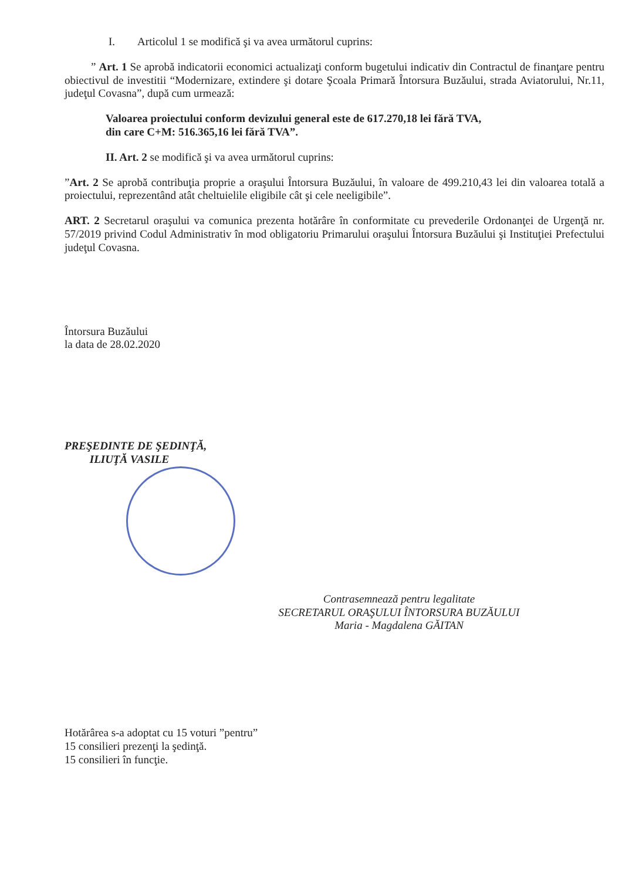I. Articolul 1 se modifică şi va avea următorul cuprins:
” Art. 1 Se aprobă indicatorii economici actualizaţi conform bugetului indicativ din Contractul de finanţare pentru obiectivul de investitii “Modernizare, extindere şi dotare Şcoala Primară Întorsura Buzăului, strada Aviatorului, Nr.11, judeţul Covasna”, după cum urmează:
Valoarea proiectului conform devizului general este de 617.270,18 lei fără TVA,
din care C+M: 516.365,16 lei fără TVA”.
II. Art. 2 se modifică şi va avea următorul cuprins:
”Art. 2 Se aprobă contribuţia proprie a oraşului Întorsura Buzăului, în valoare de 499.210,43 lei din valoarea totală a proiectului, reprezentând atât cheltuielile eligibile cât şi cele neeligibile”.
ART. 2 Secretarul oraşului va comunica prezenta hotărâre în conformitate cu prevederile Ordonanţei de Urgenţă nr. 57/2019 privind Codul Administrativ în mod obligatoriu Primarului oraşului Întorsura Buzăului şi Instituţiei Prefectului judeţul Covasna.
Întorsura Buzăului
la data de 28.02.2020
PREŞEDINTE DE ŞEDINŢĂ,
ILIUŢĂ VASILE
Contrasemnează pentru legalitate
SECRETARUL ORAŞULUI ÎNTORSURA BUZĂULUI
Maria - Magdalena GĂITAN
Hotărârea s-a adoptat cu 15 voturi ”pentru”
15 consilieri prezenţi la şedinţă.
15 consilieri în funcţie.